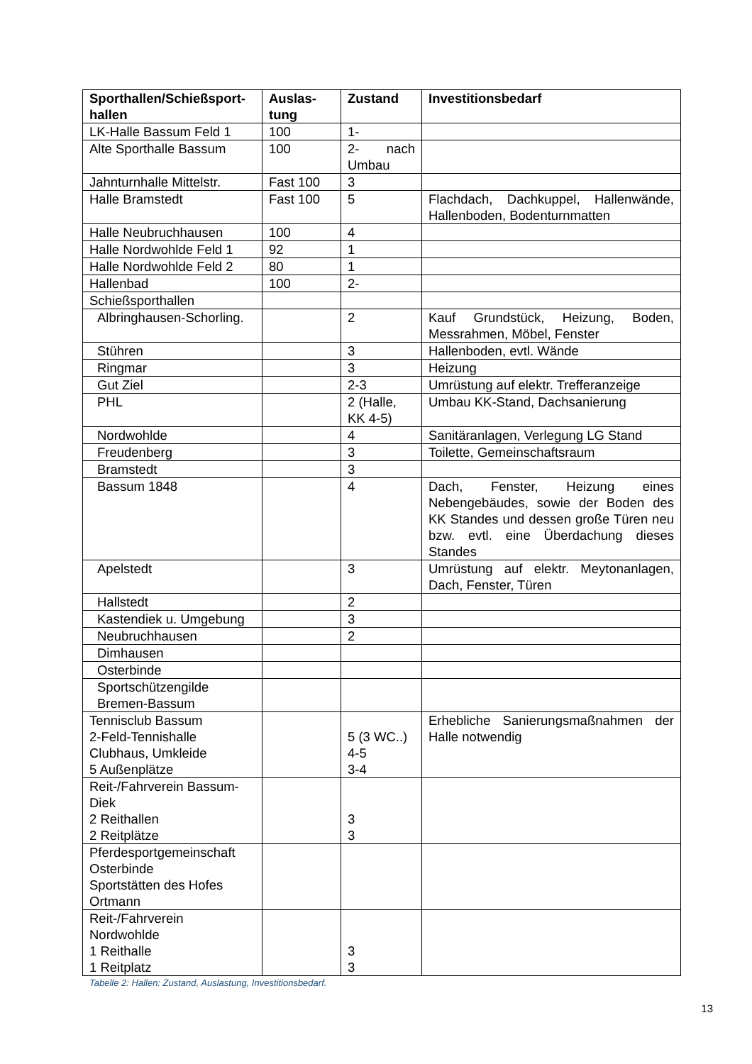| Sporthallen/Schießsport-hallen | Auslas-tung | Zustand | Investitionsbedarf |
| --- | --- | --- | --- |
| LK-Halle Bassum Feld 1 | 100 | 1- | |
| Alte Sporthalle Bassum | 100 | 2- nach Umbau | |
| Jahnturnhalle Mittelstr. | Fast 100 | 3 | |
| Halle Bramstedt | Fast 100 | 5 | Flachdach, Dachkuppel, Hallenwände, Hallenboden, Bodenturnmatten |
| Halle Neubruchhausen | 100 | 4 | |
| Halle Nordwohlde Feld 1 | 92 | 1 | |
| Halle Nordwohlde Feld 2 | 80 | 1 | |
| Hallenbad | 100 | 2- | |
| Schießsporthallen | | | |
| Albringhausen-Schorling. | | 2 | Kauf Grundstück, Heizung, Boden, Messrahmen, Möbel, Fenster |
| Stühren | | 3 | Hallenboden, evtl. Wände |
| Ringmar | | 3 | Heizung |
| Gut Ziel | | 2-3 | Umrüstung auf elektr. Trefferanzeige |
| PHL | | 2 (Halle, KK 4-5) | Umbau KK-Stand, Dachsanierung |
| Nordwohlde | | 4 | Sanitäranlagen, Verlegung LG Stand |
| Freudenberg | | 3 | Toilette, Gemeinschaftsraum |
| Bramstedt | | 3 | |
| Bassum 1848 | | 4 | Dach, Fenster, Heizung eines Nebengebäudes, sowie der Boden des KK Standes und dessen große Türen neu bzw. evtl. eine Überdachung dieses Standes |
| Apelstedt | | 3 | Umrüstung auf elektr. Meytonanlagen, Dach, Fenster, Türen |
| Hallstedt | | 2 | |
| Kastendiek u. Umgebung | | 3 | |
| Neubruchhausen | | 2 | |
| Dimhausen | | | |
| Osterbinde | | | |
| Sportschützengilde Bremen-Bassum | | | |
| Tennisclub Bassum 2-Feld-Tennishalle Clubhaus, Umkleide 5 Außenplätze | | 5 (3 WC..) 4-5 3-4 | Erhebliche Sanierungsmaßnahmen der Halle notwendig |
| Reit-/Fahrverein Bassum-Diek 2 Reithallen 2 Reitplätze | | 3 3 | |
| Pferdesportgemeinschaft Osterbinde Sportstätten des Hofes Ortmann | | | |
| Reit-/Fahrverein Nordwohlde 1 Reithalle 1 Reitplatz | | 3 3 | |
Tabelle 2: Hallen: Zustand, Auslastung, Investitionsbedarf.
13